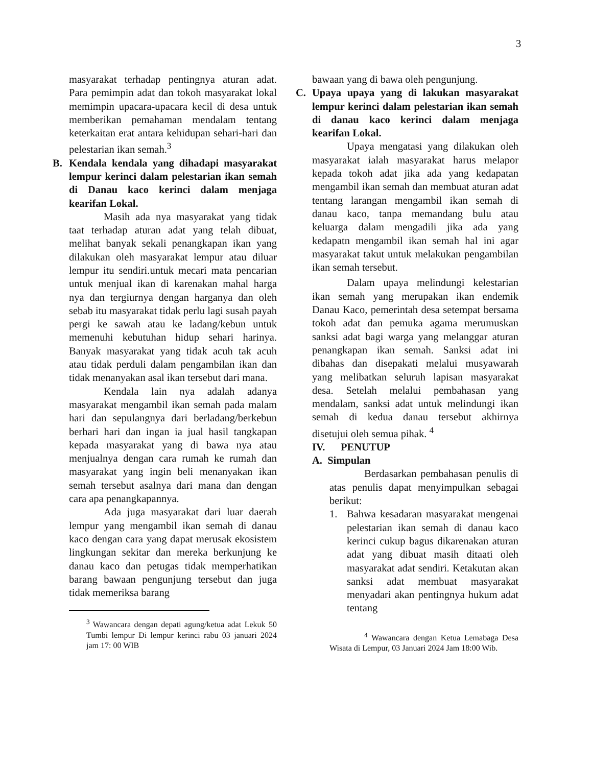3
masyarakat terhadap pentingnya aturan adat. Para pemimpin adat dan tokoh masyarakat lokal memimpin upacara-upacara kecil di desa untuk memberikan pemahaman mendalam tentang keterkaitan erat antara kehidupan sehari-hari dan pelestarian ikan semah.<sup>3</sup>
B. Kendala kendala yang dihadapi masyarakat lempur kerinci dalam pelestarian ikan semah di Danau kaco kerinci dalam menjaga kearifan Lokal.
Masih ada nya masyarakat yang tidak taat terhadap aturan adat yang telah dibuat, melihat banyak sekali penangkapan ikan yang dilakukan oleh masyarakat lempur atau diluar lempur itu sendiri.untuk mecari mata pencarian untuk menjual ikan di karenakan mahal harga nya dan tergiurnya dengan harganya dan oleh sebab itu masyarakat tidak perlu lagi susah payah pergi ke sawah atau ke ladang/kebun untuk memenuhi kebutuhan hidup sehari harinya. Banyak masyarakat yang tidak acuh tak acuh atau tidak perduli dalam pengambilan ikan dan tidak menanyakan asal ikan tersebut dari mana.
Kendala lain nya adalah adanya masyarakat mengambil ikan semah pada malam hari dan sepulangnya dari berladang/berkebun berhari hari dan ingan ia jual hasil tangkapan kepada masyarakat yang di bawa nya atau menjualnya dengan cara rumah ke rumah dan masyarakat yang ingin beli menanyakan ikan semah tersebut asalnya dari mana dan dengan cara apa penangkapannya.
Ada juga masyarakat dari luar daerah lempur yang mengambil ikan semah di danau kaco dengan cara yang dapat merusak ekosistem lingkungan sekitar dan mereka berkunjung ke danau kaco dan petugas tidak memperhatikan barang bawaan pengunjung tersebut dan juga tidak memeriksa barang
<sup>3</sup> Wawancara dengan depati agung/ketua adat Lekuk 50 Tumbi lempur Di lempur kerinci rabu 03 januari 2024 jam 17: 00 WIB
bawaan yang di bawa oleh pengunjung.
C. Upaya upaya yang di lakukan masyarakat lempur kerinci dalam pelestarian ikan semah di danau kaco kerinci dalam menjaga kearifan Lokal.
Upaya mengatasi yang dilakukan oleh masyarakat ialah masyarakat harus melapor kepada tokoh adat jika ada yang kedapatan mengambil ikan semah dan membuat aturan adat tentang larangan mengambil ikan semah di danau kaco, tanpa memandang bulu atau keluarga dalam mengadili jika ada yang kedapatn mengambil ikan semah hal ini agar masyarakat takut untuk melakukan pengambilan ikan semah tersebut.
Dalam upaya melindungi kelestarian ikan semah yang merupakan ikan endemik Danau Kaco, pemerintah desa setempat bersama tokoh adat dan pemuka agama merumuskan sanksi adat bagi warga yang melanggar aturan penangkapan ikan semah. Sanksi adat ini dibahas dan disepakati melalui musyawarah yang melibatkan seluruh lapisan masyarakat desa. Setelah melalui pembahasan yang mendalam, sanksi adat untuk melindungi ikan semah di kedua danau tersebut akhirnya disetujui oleh semua pihak. <sup>4</sup>
IV. PENUTUP
A. Simpulan
Berdasarkan pembahasan penulis di atas penulis dapat menyimpulkan sebagai berikut:
1. Bahwa kesadaran masyarakat mengenai pelestarian ikan semah di danau kaco kerinci cukup bagus dikarenakan aturan adat yang dibuat masih ditaati oleh masyarakat adat sendiri. Ketakutan akan sanksi adat membuat masyarakat menyadari akan pentingnya hukum adat tentang
<sup>4</sup> Wawancara dengan Ketua Lemabaga Desa Wisata di Lempur, 03 Januari 2024 Jam 18:00 Wib.